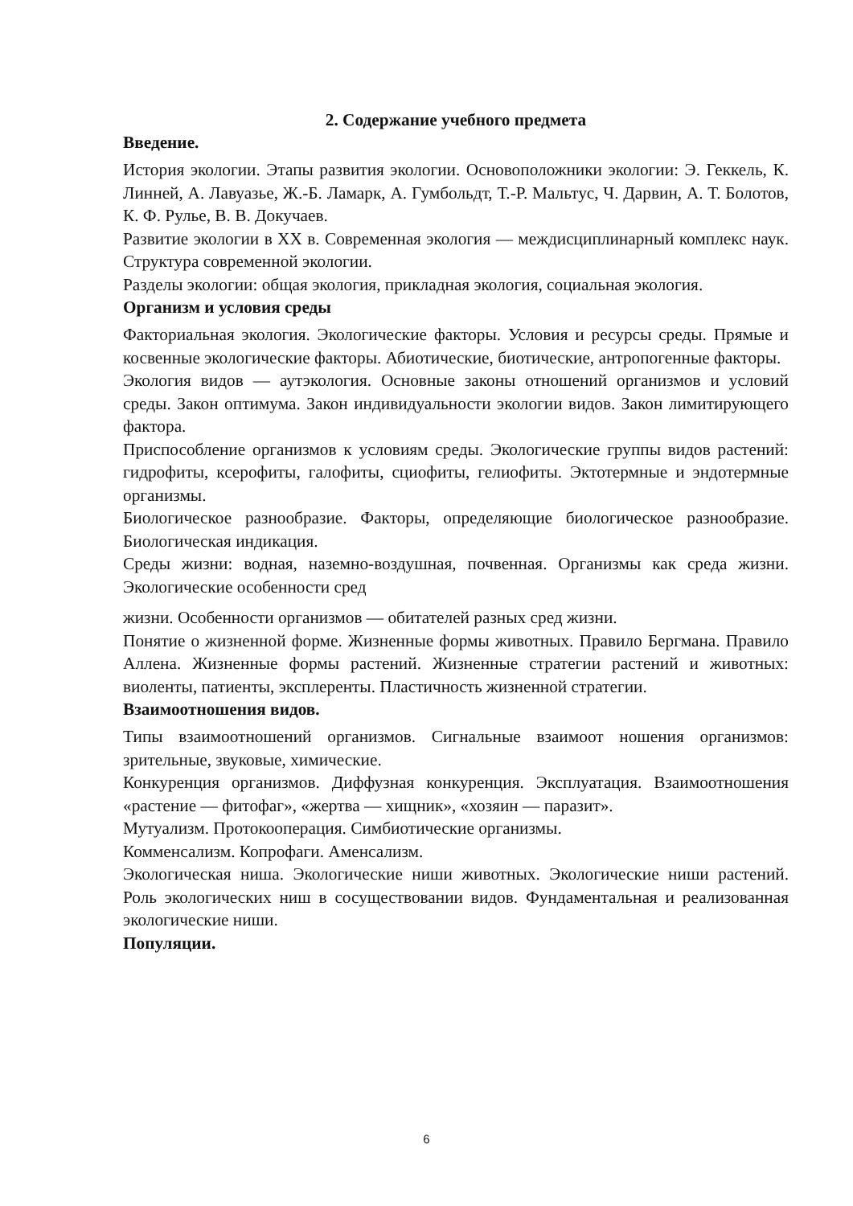2. Содержание учебного предмета
Введение.
История экологии. Этапы развития экологии. Основоположники экологии: Э. Геккель, К. Линней, А. Лавуазье, Ж.-Б. Ламарк, А. Гумбольдт, Т.-Р. Мальтус, Ч. Дарвин, А. Т. Болотов, К. Ф. Рулье, В. В. Докучаев.
Развитие экологии в XX в. Современная экология — междисциплинарный комплекс наук. Структура современной экологии.
Разделы экологии: общая экология, прикладная экология, социальная экология.
Организм и условия среды
Факториальная экология. Экологические факторы. Условия и ресурсы среды. Прямые и косвенные экологические факторы. Абиотические, биотические, антропогенные факторы.
Экология видов — аутэкология. Основные законы отношений организмов и условий среды. Закон оптимума. Закон индивидуальности экологии видов. Закон лимитирующего фактора.
Приспособление организмов к условиям среды. Экологические группы видов растений: гидрофиты, ксерофиты, галофиты, сциофиты, гелиофиты. Эктотермные и эндотермные организмы.
Биологическое разнообразие. Факторы, определяющие биологическое разнообразие. Биологическая индикация.
Среды жизни: водная, наземно-воздушная, почвенная. Организмы как среда жизни. Экологические особенности сред
жизни. Особенности организмов — обитателей разных сред жизни.
Понятие о жизненной форме. Жизненные формы животных. Правило Бергмана. Правило Аллена. Жизненные формы растений. Жизненные стратегии растений и животных: виоленты, патиенты, эксплеренты. Пластичность жизненной стратегии.
Взаимоотношения видов.
Типы взаимоотношений организмов. Сигнальные взаимоот ношения организмов: зрительные, звуковые, химические.
Конкуренция организмов. Диффузная конкуренция. Эксплуатация. Взаимоотношения «растение — фитофаг», «жертва — хищник», «хозяин — паразит».
Мутуализм. Протокооперация. Симбиотические организмы.
Комменсализм. Копрофаги. Аменсализм.
Экологическая ниша. Экологические ниши животных. Экологические ниши растений. Роль экологических ниш в сосуществовании видов. Фундаментальная и реализованная экологические ниши.
Популяции.
6